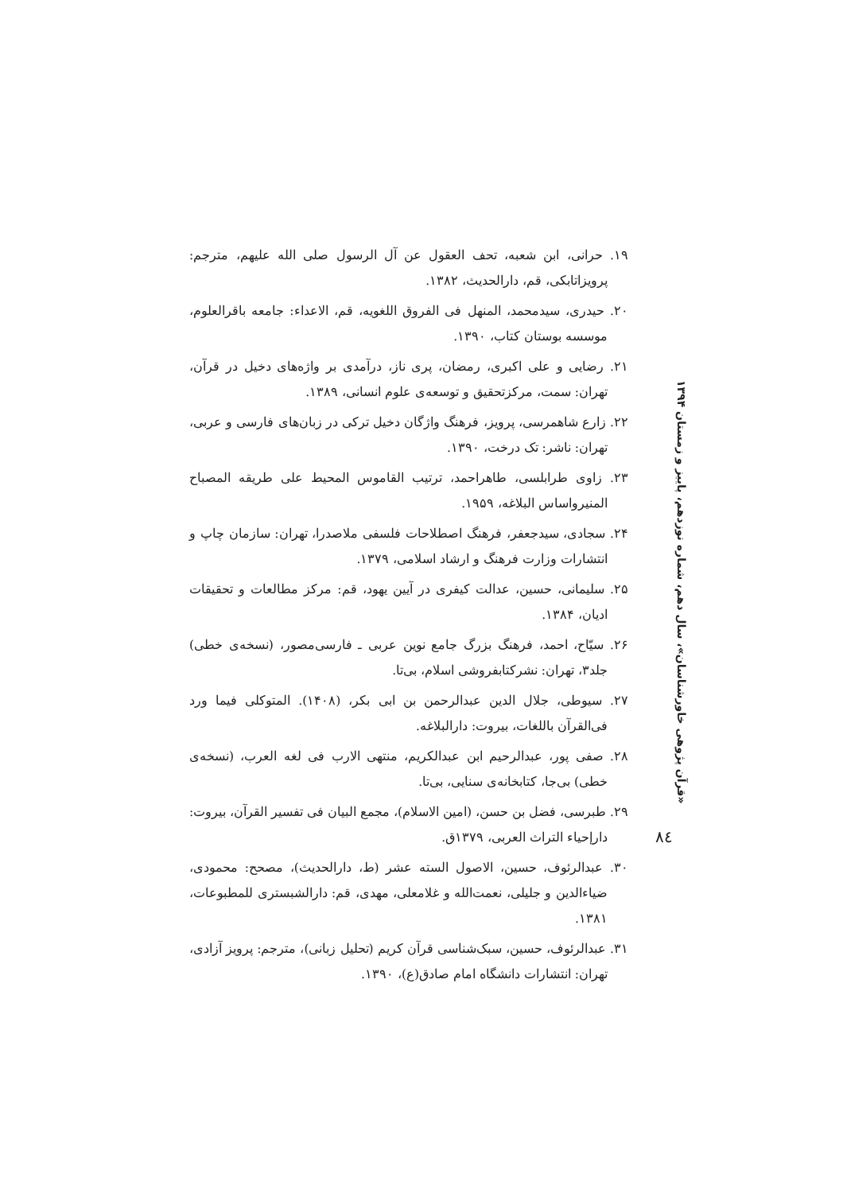۱۹. حرانی، ابن شعبه، تحف العقول عن آل الرسول صلی الله علیهم، مترجم: پرویزاتابکی، قم، دارالحدیث، ۱۳۸۲.
۲۰. حیدری، سیدمحمد، المنهل فی الفروق اللغویه، قم، الاعداء: جامعه باقرالعلوم، موسسه بوستان کتاب، ۱۳۹۰.
۲۱. رضایی و علی اکبری، رمضان، پری ناز، درآمدی بر واژه‌های دخیل در قرآن، تهران: سمت، مرکزتحقیق و توسعه‌ی علوم انسانی، ۱۳۸۹.
۲۲. زارع شاهمرسی، پرویز، فرهنگ واژگان دخیل ترکی در زبان‌های فارسی و عربی، تهران: ناشر: تک درخت، ۱۳۹۰.
۲۳. زاوی طرابلسی، طاهراحمد، ترتیب القاموس المحیط علی طریقه المصباح المنیرواساس البلاغه، ۱۹۵۹.
۲۴. سجادی، سیدجعفر، فرهنگ اصطلاحات فلسفی ملاصدرا، تهران: سازمان چاپ و انتشارات وزارت فرهنگ و ارشاد اسلامی، ۱۳۷۹.
۲۵. سلیمانی، حسین، عدالت کیفری در آیین یهود، قم: مرکز مطالعات و تحقیقات ادیان، ۱۳۸۴.
۲۶. سیّاح، احمد، فرهنگ بزرگ جامع نوین عربی ـ فارسی‌مصور، (نسخه‌ی خطی) جلد۳، تهران: نشرکتابفروشی اسلام، بی‌تا.
۲۷. سیوطی، جلال الدین عبدالرحمن بن ابی بکر، (۱۴۰۸). المتوکلی فیما ورد فی‌القرآن باللغات، بیروت: دارالبلاغه.
۲۸. صفی پور، عبدالرحیم ابن عبدالکریم، منتهی الارب فی لغه العرب، (نسخه‌ی خطی) بی‌جا، کتابخانه‌ی سنایی، بی‌تا.
۲۹. طبرسی، فضل بن حسن، (امین الاسلام)، مجمع البیان فی تفسیر القرآن، بیروت: دارإحیاء التراث العربی، ۱۳۷۹ق.
۳۰. عبدالرئوف، حسین، الاصول السته عشر (ط، دارالحدیث)، مصحح: محمودی، ضیاءالدین و جلیلی، نعمت‌الله و غلامعلی، مهدی، قم: دارالشبستری للمطبوعات، ۱۳۸۱.
۳۱. عبدالرئوف، حسین، سبک‌شناسی قرآن کریم (تحلیل زبانی)، مترجم: پرویز آزادی، تهران: انتشارات دانشگاه امام صادق(ع)، ۱۳۹۰.
«قرآن پژوهی خاورشناسان»، سال دهم، شماره نوزدهم، پاییز و زمستان ۱۳۹۴
۸٤